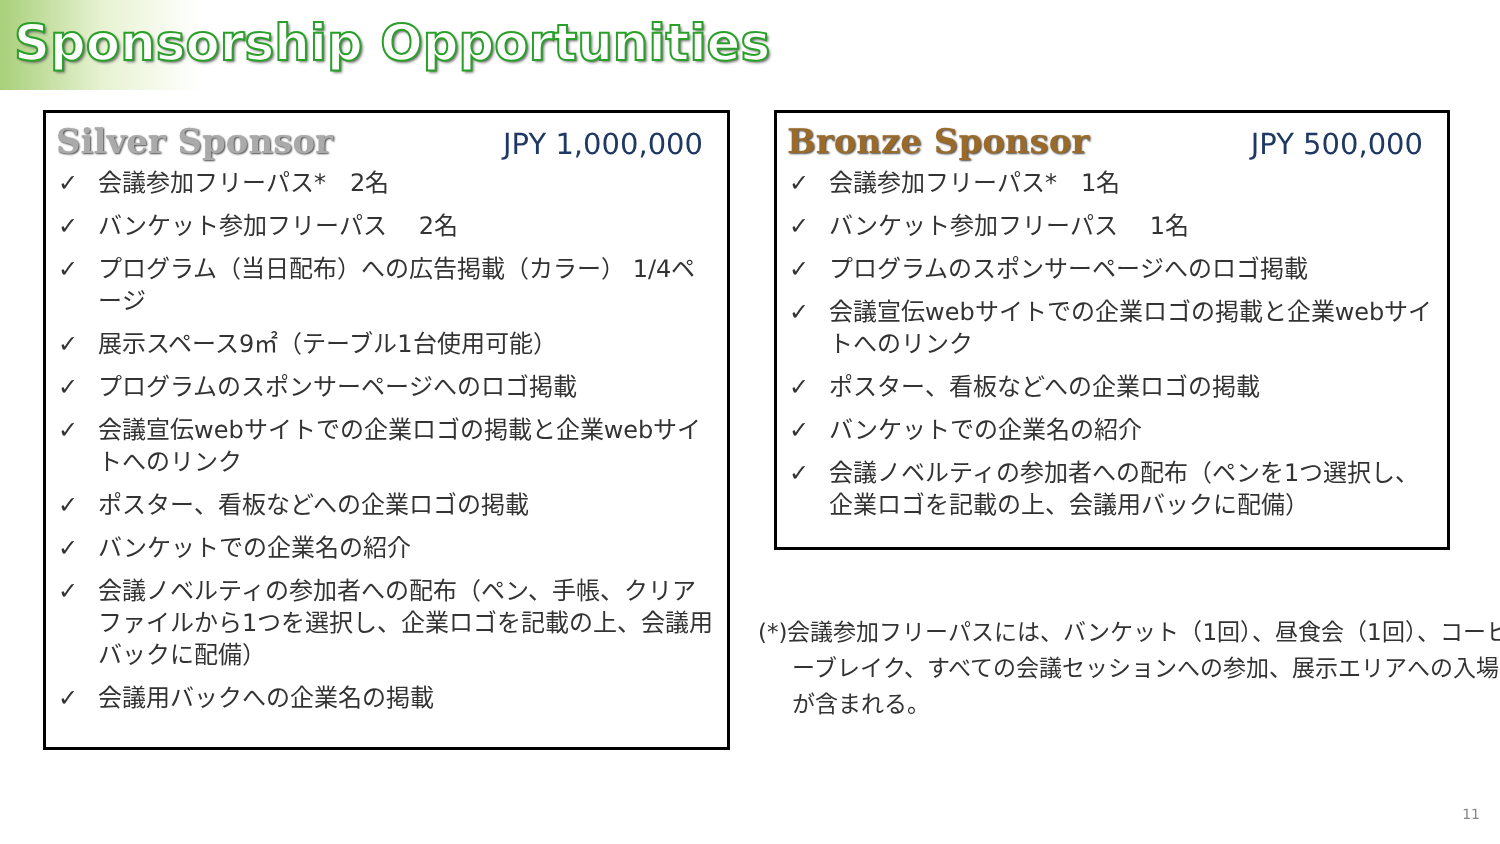Sponsorship Opportunities
Silver Sponsor
JPY 1,000,000
✓ 会議参加フリーパス*　2名
✓ バンケット参加フリーパス　 2名
✓ プログラム（当日配布）への広告掲載（カラー） 1/4ページ
✓ 展示スペース9㎡（テーブル1台使用可能）
✓ プログラムのスポンサーページへのロゴ掲載
✓ 会議宣伝webサイトでの企業ロゴの掲載と企業webサイトへのリンク
✓ ポスター、看板などへの企業ロゴの掲載
✓ バンケットでの企業名の紹介
✓ 会議ノベルティの参加者への配布（ペン、手帳、クリアファイルから1つを選択し、企業ロゴを記載の上、会議用バックに配備）
✓ 会議用バックへの企業名の掲載
Bronze Sponsor
JPY 500,000
✓ 会議参加フリーパス*　1名
✓ バンケット参加フリーパス　 1名
✓ プログラムのスポンサーページへのロゴ掲載
✓ 会議宣伝webサイトでの企業ロゴの掲載と企業webサイトへのリンク
✓ ポスター、看板などへの企業ロゴの掲載
✓ バンケットでの企業名の紹介
✓ 会議ノベルティの参加者への配布（ペンを1つ選択し、企業ロゴを記載の上、会議用バックに配備）
(*)会議参加フリーパスには、バンケット（1回）、昼食会（1回）、コーヒーブレイク、すべての会議セッションへの参加、展示エリアへの入場が含まれる。
11